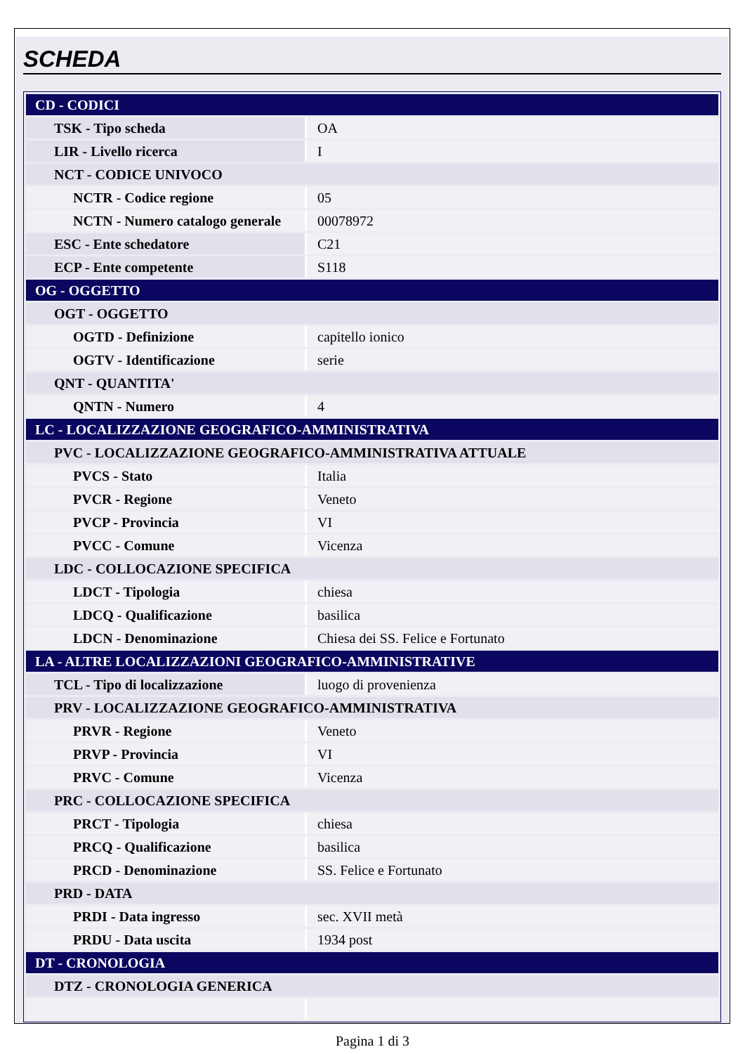SCHEDA
| CD - CODICI | |
| TSK - Tipo scheda | OA |
| LIR - Livello ricerca | I |
| NCT - CODICE UNIVOCO | |
| NCTR - Codice regione | 05 |
| NCTN - Numero catalogo generale | 00078972 |
| ESC - Ente schedatore | C21 |
| ECP - Ente competente | S118 |
| OG - OGGETTO | |
| OGT - OGGETTO | |
| OGTD - Definizione | capitello ionico |
| OGTV - Identificazione | serie |
| QNT - QUANTITA' | |
| QNTN - Numero | 4 |
| LC - LOCALIZZAZIONE GEOGRAFICO-AMMINISTRATIVA | |
| PVC - LOCALIZZAZIONE GEOGRAFICO-AMMINISTRATIVA ATTUALE | |
| PVCS - Stato | Italia |
| PVCR - Regione | Veneto |
| PVCP - Provincia | VI |
| PVCC - Comune | Vicenza |
| LDC - COLLOCAZIONE SPECIFICA | |
| LDCT - Tipologia | chiesa |
| LDCQ - Qualificazione | basilica |
| LDCN - Denominazione | Chiesa dei SS. Felice e Fortunato |
| LA - ALTRE LOCALIZZAZIONI GEOGRAFICO-AMMINISTRATIVE | |
| TCL - Tipo di localizzazione | luogo di provenienza |
| PRV - LOCALIZZAZIONE GEOGRAFICO-AMMINISTRATIVA | |
| PRVR - Regione | Veneto |
| PRVP - Provincia | VI |
| PRVC - Comune | Vicenza |
| PRC - COLLOCAZIONE SPECIFICA | |
| PRCT - Tipologia | chiesa |
| PRCQ - Qualificazione | basilica |
| PRCD - Denominazione | SS. Felice e Fortunato |
| PRD - DATA | |
| PRDI - Data ingresso | sec. XVII metà |
| PRDU - Data uscita | 1934 post |
| DT - CRONOLOGIA | |
| DTZ - CRONOLOGIA GENERICA | |
Pagina 1 di 3